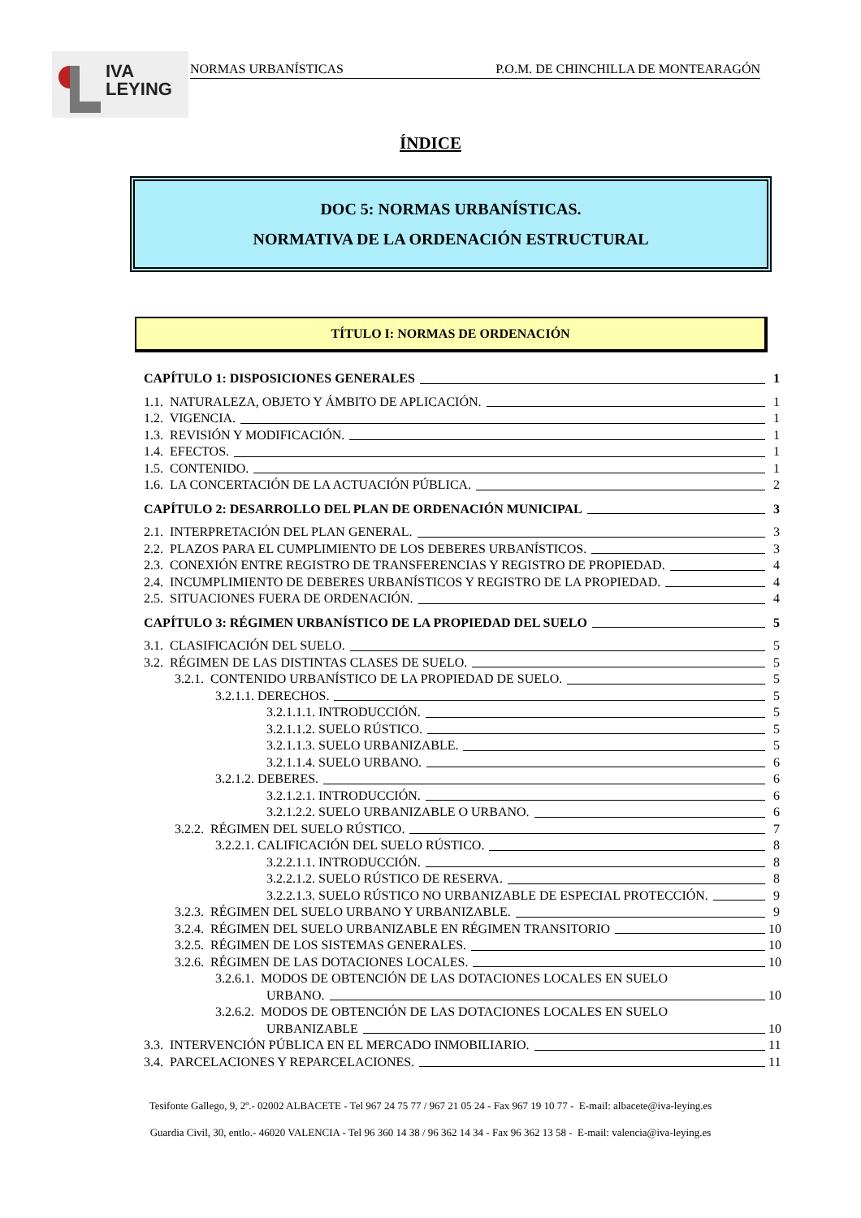IVA
LEYING
NORMAS URBANÍSTICAS P.O.M. DE CHINCHILLA DE MONTEARAGÓN
ÍNDICE
DOC 5: NORMAS URBANÍSTICAS.
NORMATIVA DE LA ORDENACIÓN ESTRUCTURAL
TÍTULO I: NORMAS DE ORDENACIÓN
CAPÍTULO 1: DISPOSICIONES GENERALES 1
1.1. NATURALEZA, OBJETO Y ÁMBITO DE APLICACIÓN. 1
1.2. VIGENCIA. 1
1.3. REVISIÓN Y MODIFICACIÓN. 1
1.4. EFECTOS. 1
1.5. CONTENIDO. 1
1.6. LA CONCERTACIÓN DE LA ACTUACIÓN PÚBLICA. 2
CAPÍTULO 2: DESARROLLO DEL PLAN DE ORDENACIÓN MUNICIPAL 3
2.1. INTERPRETACIÓN DEL PLAN GENERAL. 3
2.2. PLAZOS PARA EL CUMPLIMIENTO DE LOS DEBERES URBANÍSTICOS. 3
2.3. CONEXIÓN ENTRE REGISTRO DE TRANSFERENCIAS Y REGISTRO DE PROPIEDAD. 4
2.4. INCUMPLIMIENTO DE DEBERES URBANÍSTICOS Y REGISTRO DE LA PROPIEDAD. 4
2.5. SITUACIONES FUERA DE ORDENACIÓN. 4
CAPÍTULO 3: RÉGIMEN URBANÍSTICO DE LA PROPIEDAD DEL SUELO 5
3.1. CLASIFICACIÓN DEL SUELO. 5
3.2. RÉGIMEN DE LAS DISTINTAS CLASES DE SUELO. 5
3.2.1. CONTENIDO URBANÍSTICO DE LA PROPIEDAD DE SUELO. 5
3.2.1.1. DERECHOS. 5
3.2.1.1.1. INTRODUCCIÓN. 5
3.2.1.1.2. SUELO RÚSTICO. 5
3.2.1.1.3. SUELO URBANIZABLE. 5
3.2.1.1.4. SUELO URBANO. 6
3.2.1.2. DEBERES. 6
3.2.1.2.1. INTRODUCCIÓN. 6
3.2.1.2.2. SUELO URBANIZABLE O URBANO. 6
3.2.2. RÉGIMEN DEL SUELO RÚSTICO. 7
3.2.2.1. CALIFICACIÓN DEL SUELO RÚSTICO. 8
3.2.2.1.1. INTRODUCCIÓN. 8
3.2.2.1.2. SUELO RÚSTICO DE RESERVA. 8
3.2.2.1.3. SUELO RÚSTICO NO URBANIZABLE DE ESPECIAL PROTECCIÓN. 9
3.2.3. RÉGIMEN DEL SUELO URBANO Y URBANIZABLE. 9
3.2.4. RÉGIMEN DEL SUELO URBANIZABLE EN RÉGIMEN TRANSITORIO 10
3.2.5. RÉGIMEN DE LOS SISTEMAS GENERALES. 10
3.2.6. RÉGIMEN DE LAS DOTACIONES LOCALES. 10
3.2.6.1. MODOS DE OBTENCIÓN DE LAS DOTACIONES LOCALES EN SUELO
URBANO. 10
3.2.6.2. MODOS DE OBTENCIÓN DE LAS DOTACIONES LOCALES EN SUELO
URBANIZABLE 10
3.3. INTERVENCIÓN PÚBLICA EN EL MERCADO INMOBILIARIO. 11
3.4. PARCELACIONES Y REPARCELACIONES. 11
Tesifonte Gallego, 9, 2º.- 02002 ALBACETE - Tel 967 24 75 77 / 967 21 05 24 - Fax 967 19 10 77 - E-mail: albacete@iva-leying.es
Guardia Civil, 30, entlo.- 46020 VALENCIA - Tel 96 360 14 38 / 96 362 14 34 - Fax 96 362 13 58 - E-mail: valencia@iva-leying.es